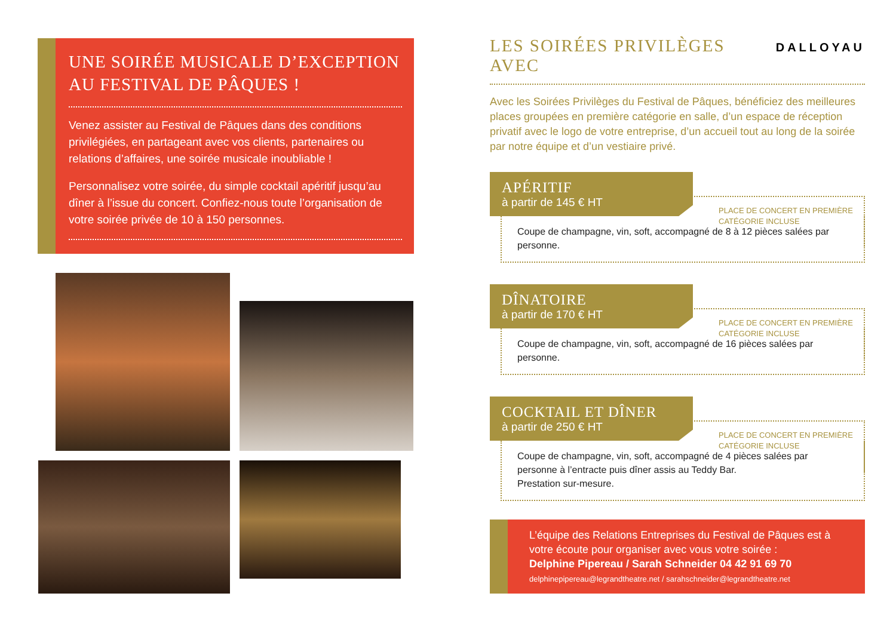UNE SOIRÉE MUSICALE D’EXCEPTION AU FESTIVAL DE PÂQUES !
Venez assister au Festival de Pâques dans des conditions privilégiées, en partageant avec vos clients, partenaires ou relations d’affaires, une soirée musicale inoubliable !
Personnalisez votre soirée, du simple cocktail apéritif jusqu’au dîner à l’issue du concert. Confiez-nous toute l’organisation de votre soirée privée de 10 à 150 personnes.
LES SOIRÉES PRIVILÈGES AVEC DALLOYAU
Avec les Soirées Privilèges du Festival de Pâques, bénéficiez des meilleures places groupées en première catégorie en salle, d’un espace de réception privatif avec le logo de votre entreprise, d’un accueil tout au long de la soirée par notre équipe et d’un vestiaire privé.
APÉRITIF
à partir de 145 € HT
PLACE DE CONCERT EN PREMIÈRE
CATÉGORIE INCLUSE
Coupe de champagne, vin, soft, accompagné de 8 à 12 pièces salées par personne.
DÎNATOIRE
à partir de 170 € HT
PLACE DE CONCERT EN PREMIÈRE
CATÉGORIE INCLUSE
Coupe de champagne, vin, soft, accompagné de 16 pièces salées par personne.
COCKTAIL ET DÎNER
à partir de 250 € HT
PLACE DE CONCERT EN PREMIÈRE
CATÉGORIE INCLUSE
Coupe de champagne, vin, soft, accompagné de 4 pièces salées par personne à l’entracte puis dîner assis au Teddy Bar.
Prestation sur-mesure.
L’équipe des Relations Entreprises du Festival de Pâques est à votre écoute pour organiser avec vous votre soirée :
Delphine Pipereau / Sarah Schneider 04 42 91 69 70
delphinepipereau@legrandtheatre.net / sarahschneider@legrandtheatre.net